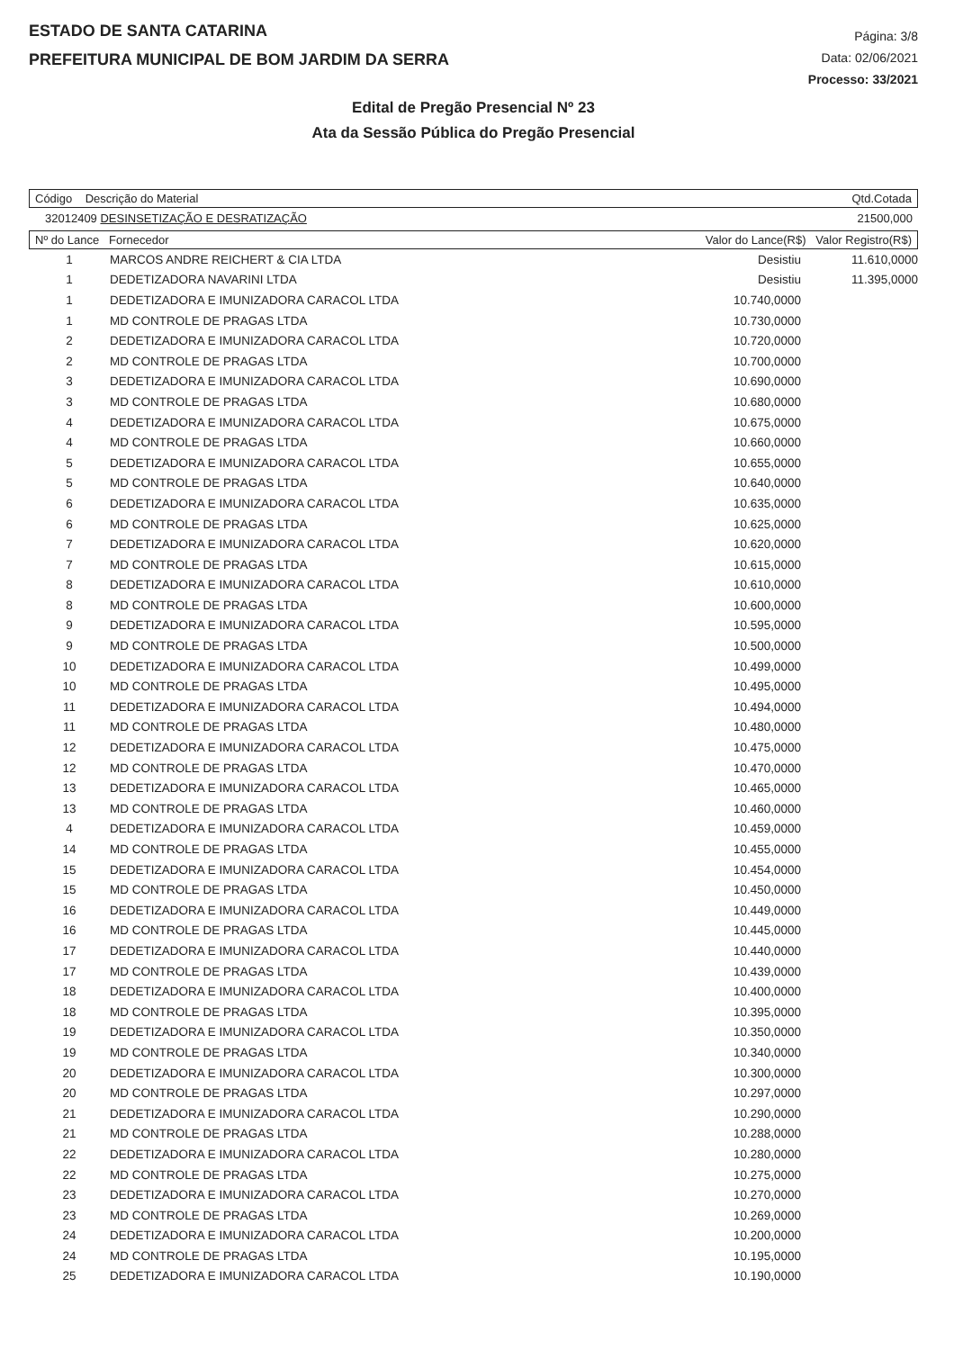ESTADO DE SANTA CATARINA
PREFEITURA MUNICIPAL DE BOM JARDIM DA SERRA
Página: 3/8
Data: 02/06/2021
Processo: 33/2021
Edital de Pregão Presencial Nº 23
Ata da Sessão Pública do Pregão Presencial
Código Descrição do Material Qtd.Cotada
32012409 DESINSETIZAÇÃO E DESRATIZAÇÃO 21500,000
Nº do Lance Fornecedor Valor do Lance(R$) Valor Registro(R$)
| 1 | MARCOS ANDRE REICHERT & CIA LTDA | Desistiu | 11.610,0000 |
| 1 | DEDETIZADORA NAVARINI LTDA | Desistiu | 11.395,0000 |
| 1 | DEDETIZADORA E IMUNIZADORA CARACOL LTDA | 10.740,0000 | |
| 1 | MD CONTROLE DE PRAGAS LTDA | 10.730,0000 | |
| 2 | DEDETIZADORA E IMUNIZADORA CARACOL LTDA | 10.720,0000 | |
| 2 | MD CONTROLE DE PRAGAS LTDA | 10.700,0000 | |
| 3 | DEDETIZADORA E IMUNIZADORA CARACOL LTDA | 10.690,0000 | |
| 3 | MD CONTROLE DE PRAGAS LTDA | 10.680,0000 | |
| 4 | DEDETIZADORA E IMUNIZADORA CARACOL LTDA | 10.675,0000 | |
| 4 | MD CONTROLE DE PRAGAS LTDA | 10.660,0000 | |
| 5 | DEDETIZADORA E IMUNIZADORA CARACOL LTDA | 10.655,0000 | |
| 5 | MD CONTROLE DE PRAGAS LTDA | 10.640,0000 | |
| 6 | DEDETIZADORA E IMUNIZADORA CARACOL LTDA | 10.635,0000 | |
| 6 | MD CONTROLE DE PRAGAS LTDA | 10.625,0000 | |
| 7 | DEDETIZADORA E IMUNIZADORA CARACOL LTDA | 10.620,0000 | |
| 7 | MD CONTROLE DE PRAGAS LTDA | 10.615,0000 | |
| 8 | DEDETIZADORA E IMUNIZADORA CARACOL LTDA | 10.610,0000 | |
| 8 | MD CONTROLE DE PRAGAS LTDA | 10.600,0000 | |
| 9 | DEDETIZADORA E IMUNIZADORA CARACOL LTDA | 10.595,0000 | |
| 9 | MD CONTROLE DE PRAGAS LTDA | 10.500,0000 | |
| 10 | DEDETIZADORA E IMUNIZADORA CARACOL LTDA | 10.499,0000 | |
| 10 | MD CONTROLE DE PRAGAS LTDA | 10.495,0000 | |
| 11 | DEDETIZADORA E IMUNIZADORA CARACOL LTDA | 10.494,0000 | |
| 11 | MD CONTROLE DE PRAGAS LTDA | 10.480,0000 | |
| 12 | DEDETIZADORA E IMUNIZADORA CARACOL LTDA | 10.475,0000 | |
| 12 | MD CONTROLE DE PRAGAS LTDA | 10.470,0000 | |
| 13 | DEDETIZADORA E IMUNIZADORA CARACOL LTDA | 10.465,0000 | |
| 13 | MD CONTROLE DE PRAGAS LTDA | 10.460,0000 | |
| 4 | DEDETIZADORA E IMUNIZADORA CARACOL LTDA | 10.459,0000 | |
| 14 | MD CONTROLE DE PRAGAS LTDA | 10.455,0000 | |
| 15 | DEDETIZADORA E IMUNIZADORA CARACOL LTDA | 10.454,0000 | |
| 15 | MD CONTROLE DE PRAGAS LTDA | 10.450,0000 | |
| 16 | DEDETIZADORA E IMUNIZADORA CARACOL LTDA | 10.449,0000 | |
| 16 | MD CONTROLE DE PRAGAS LTDA | 10.445,0000 | |
| 17 | DEDETIZADORA E IMUNIZADORA CARACOL LTDA | 10.440,0000 | |
| 17 | MD CONTROLE DE PRAGAS LTDA | 10.439,0000 | |
| 18 | DEDETIZADORA E IMUNIZADORA CARACOL LTDA | 10.400,0000 | |
| 18 | MD CONTROLE DE PRAGAS LTDA | 10.395,0000 | |
| 19 | DEDETIZADORA E IMUNIZADORA CARACOL LTDA | 10.350,0000 | |
| 19 | MD CONTROLE DE PRAGAS LTDA | 10.340,0000 | |
| 20 | DEDETIZADORA E IMUNIZADORA CARACOL LTDA | 10.300,0000 | |
| 20 | MD CONTROLE DE PRAGAS LTDA | 10.297,0000 | |
| 21 | DEDETIZADORA E IMUNIZADORA CARACOL LTDA | 10.290,0000 | |
| 21 | MD CONTROLE DE PRAGAS LTDA | 10.288,0000 | |
| 22 | DEDETIZADORA E IMUNIZADORA CARACOL LTDA | 10.280,0000 | |
| 22 | MD CONTROLE DE PRAGAS LTDA | 10.275,0000 | |
| 23 | DEDETIZADORA E IMUNIZADORA CARACOL LTDA | 10.270,0000 | |
| 23 | MD CONTROLE DE PRAGAS LTDA | 10.269,0000 | |
| 24 | DEDETIZADORA E IMUNIZADORA CARACOL LTDA | 10.200,0000 | |
| 24 | MD CONTROLE DE PRAGAS LTDA | 10.195,0000 | |
| 25 | DEDETIZADORA E IMUNIZADORA CARACOL LTDA | 10.190,0000 | |